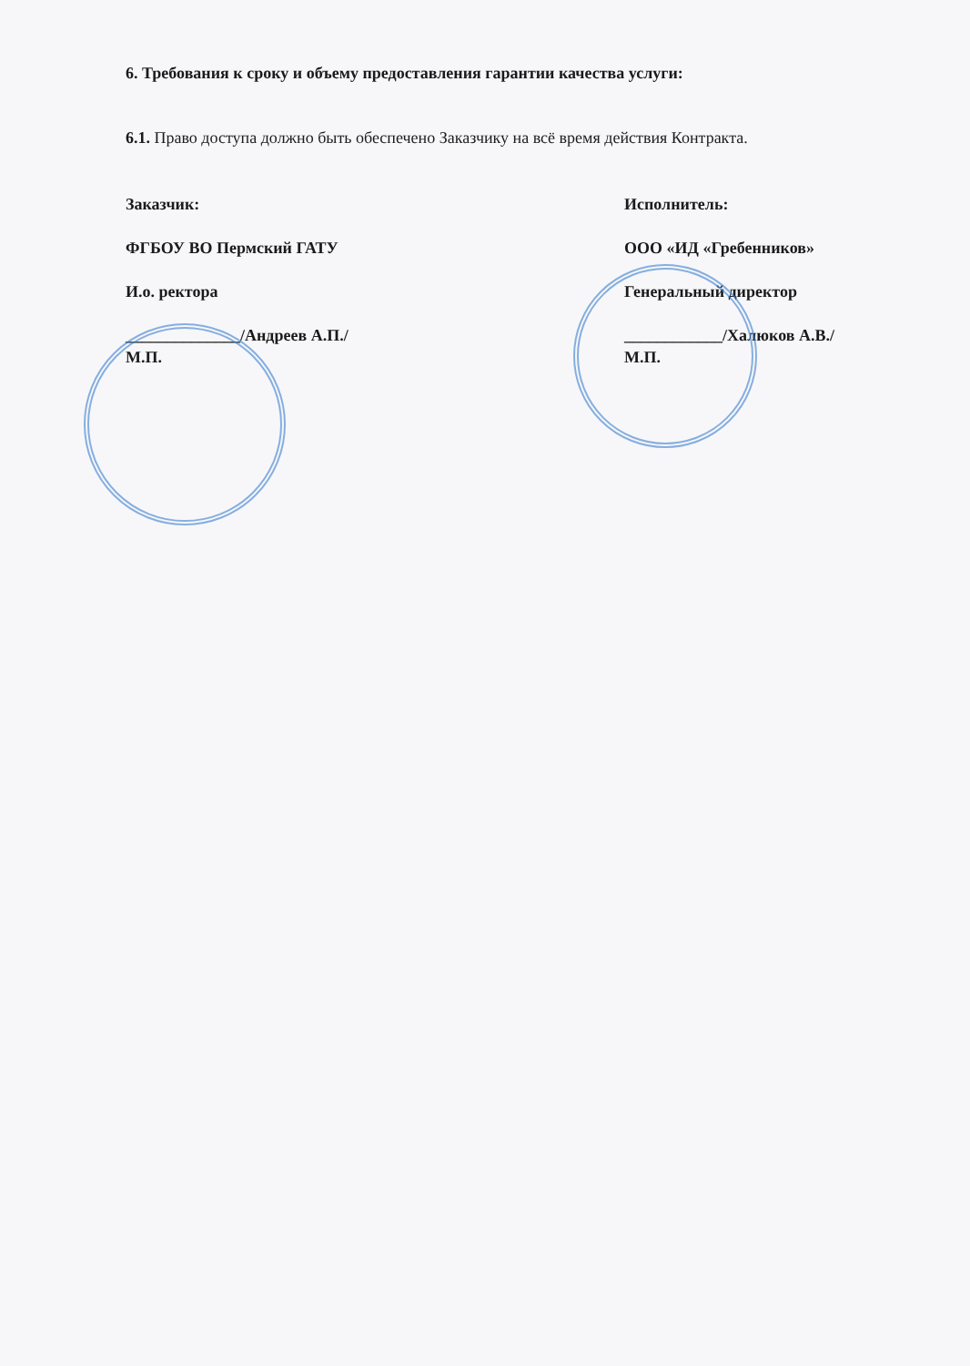6. Требования к сроку и объему предоставления гарантии качества услуги:
6.1. Право доступа должно быть обеспечено Заказчику на всё время действия Контракта.
Заказчик:
ФГБОУ ВО Пермский ГАТУ
И.о. ректора
______________/Андреев А.П./
М.П.
Исполнитель:
ООО «ИД «Гребенников»
Генеральный директор
____________/Халюков А.В./
М.П.